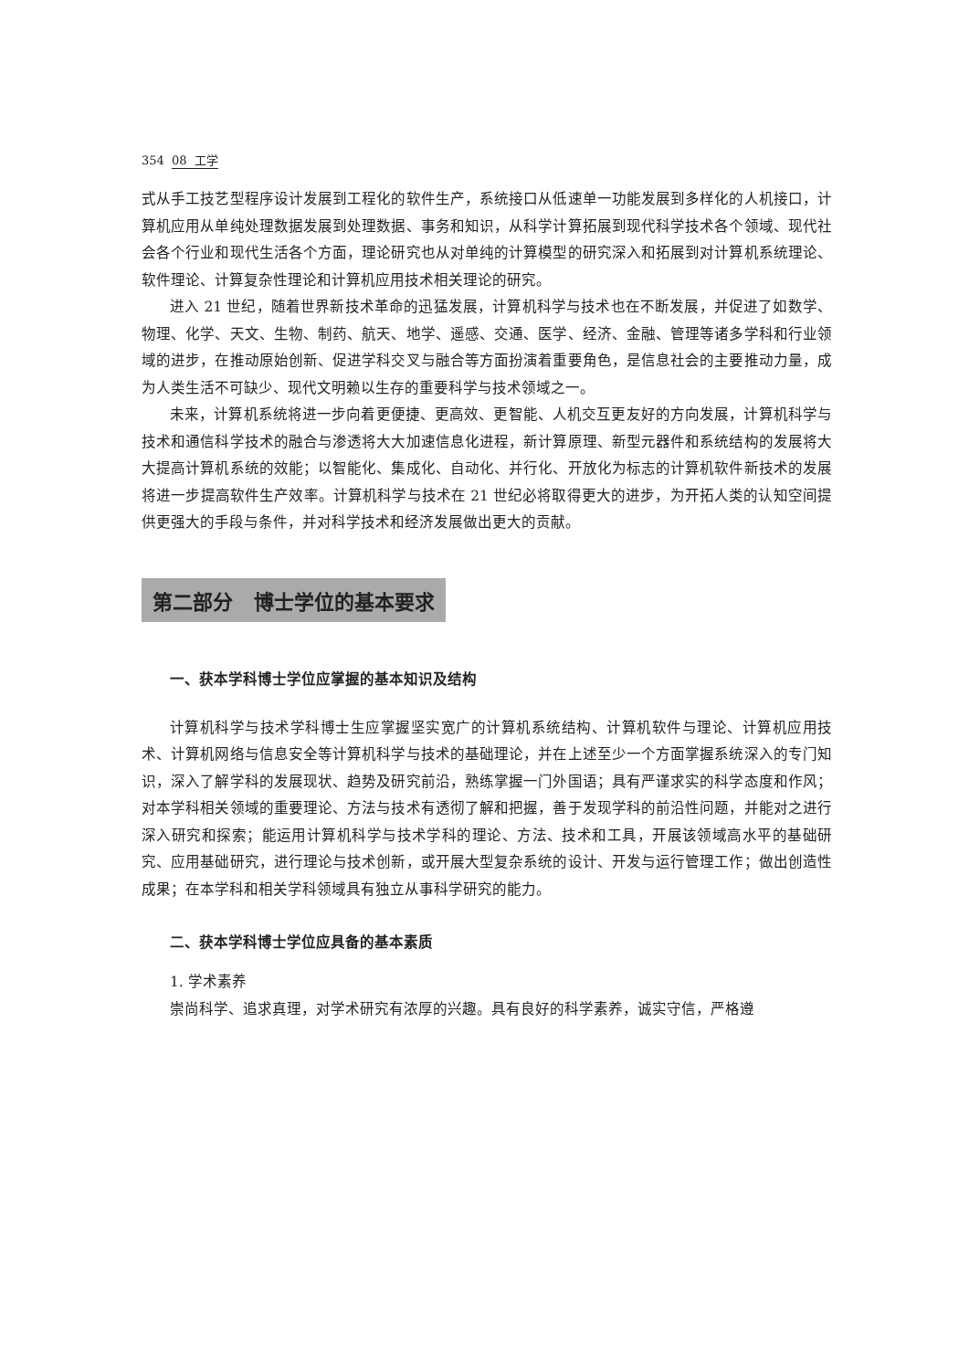354 08 工学
式从手工技艺型程序设计发展到工程化的软件生产，系统接口从低速单一功能发展到多样化的人机接口，计算机应用从单纯处理数据发展到处理数据、事务和知识，从科学计算拓展到现代科学技术各个领域、现代社会各个行业和现代生活各个方面，理论研究也从对单纯的计算模型的研究深入和拓展到对计算机系统理论、软件理论、计算复杂性理论和计算机应用技术相关理论的研究。
进入 21 世纪，随着世界新技术革命的迅猛发展，计算机科学与技术也在不断发展，并促进了如数学、物理、化学、天文、生物、制药、航天、地学、遥感、交通、医学、经济、金融、管理等诸多学科和行业领域的进步，在推动原始创新、促进学科交叉与融合等方面扮演着重要角色，是信息社会的主要推动力量，成为人类生活不可缺少、现代文明赖以生存的重要科学与技术领域之一。
未来，计算机系统将进一步向着更便捷、更高效、更智能、人机交互更友好的方向发展，计算机科学与技术和通信科学技术的融合与渗透将大大加速信息化进程，新计算原理、新型元器件和系统结构的发展将大大提高计算机系统的效能；以智能化、集成化、自动化、并行化、开放化为标志的计算机软件新技术的发展将进一步提高软件生产效率。计算机科学与技术在 21 世纪必将取得更大的进步，为开拓人类的认知空间提供更强大的手段与条件，并对科学技术和经济发展做出更大的贡献。
第二部分 博士学位的基本要求
一、获本学科博士学位应掌握的基本知识及结构
计算机科学与技术学科博士生应掌握坚实宽广的计算机系统结构、计算机软件与理论、计算机应用技术、计算机网络与信息安全等计算机科学与技术的基础理论，并在上述至少一个方面掌握系统深入的专门知识，深入了解学科的发展现状、趋势及研究前沿，熟练掌握一门外国语；具有严谨求实的科学态度和作风；对本学科相关领域的重要理论、方法与技术有透彻了解和把握，善于发现学科的前沿性问题，并能对之进行深入研究和探索；能运用计算机科学与技术学科的理论、方法、技术和工具，开展该领域高水平的基础研究、应用基础研究，进行理论与技术创新，或开展大型复杂系统的设计、开发与运行管理工作；做出创造性成果；在本学科和相关学科领域具有独立从事科学研究的能力。
二、获本学科博士学位应具备的基本素质
1. 学术素养
崇尚科学、追求真理，对学术研究有浓厚的兴趣。具有良好的科学素养，诚实守信，严格遵